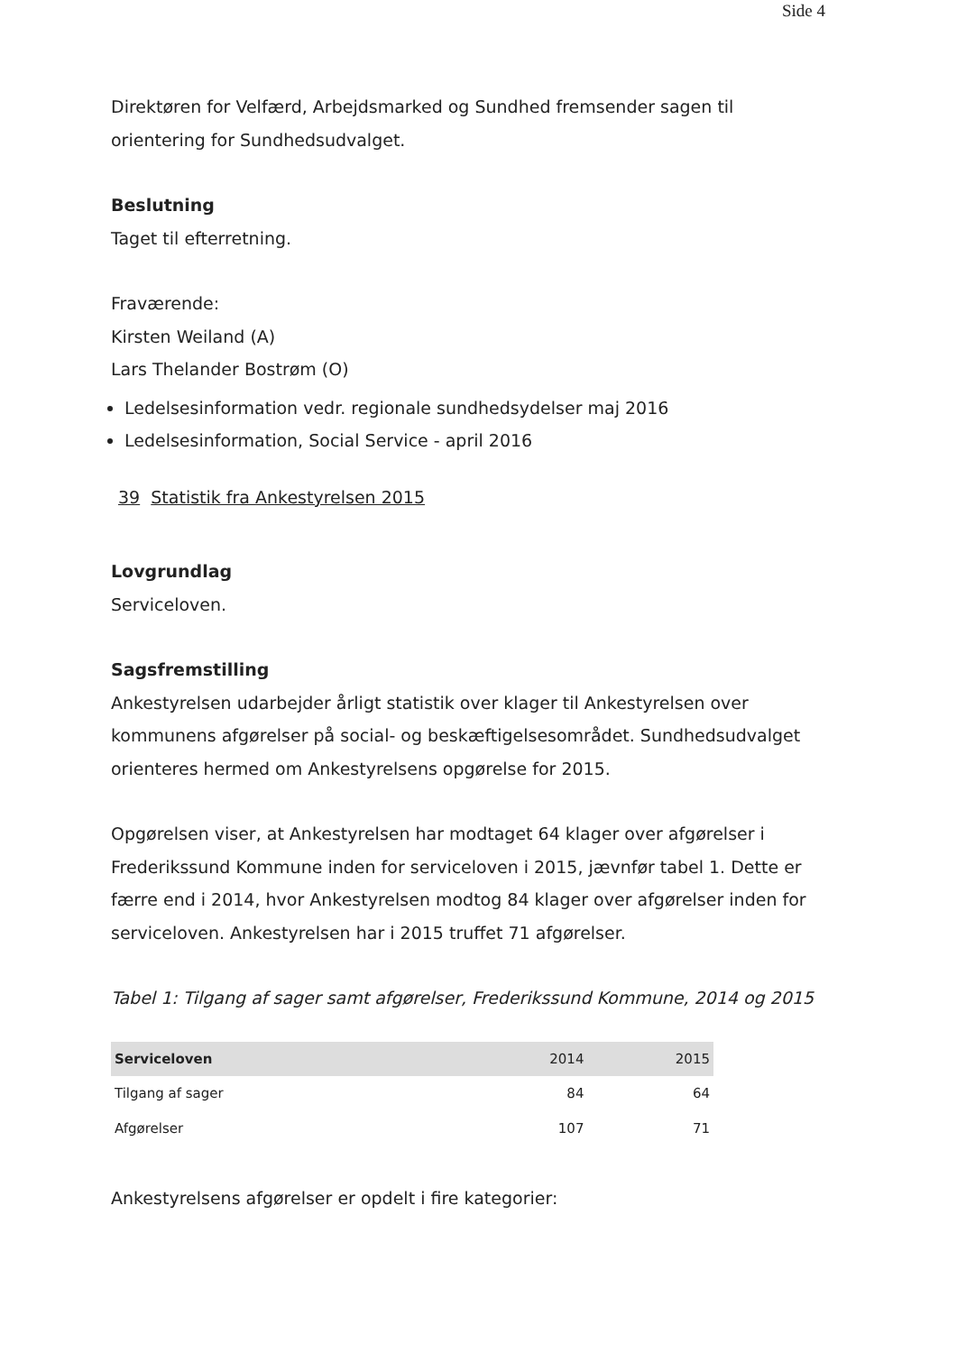Side 4
Direktøren for Velfærd, Arbejdsmarked og Sundhed fremsender sagen til orientering for Sundhedsudvalget.
Beslutning
Taget til efterretning.
Fraværende:
Kirsten Weiland (A)
Lars Thelander Bostrøm (O)
Ledelsesinformation vedr. regionale sundhedsydelser maj 2016
Ledelsesinformation, Social Service - april 2016
39 Statistik fra Ankestyrelsen 2015
Lovgrundlag
Serviceloven.
Sagsfremstilling
Ankestyrelsen udarbejder årligt statistik over klager til Ankestyrelsen over kommunens afgørelser på social- og beskæftigelsesområdet. Sundhedsudvalget orienteres hermed om Ankestyrelsens opgørelse for 2015.
Opgørelsen viser, at Ankestyrelsen har modtaget 64 klager over afgørelser i Frederikssund Kommune inden for serviceloven i 2015, jævnfør tabel 1. Dette er færre end i 2014, hvor Ankestyrelsen modtog 84 klager over afgørelser inden for serviceloven. Ankestyrelsen har i 2015 truffet 71 afgørelser.
Tabel 1: Tilgang af sager samt afgørelser, Frederikssund Kommune, 2014 og 2015
| Serviceloven | 2014 | 2015 |
| --- | --- | --- |
| Tilgang af sager | 84 | 64 |
| Afgørelser | 107 | 71 |
Ankestyrelsens afgørelser er opdelt i fire kategorier: